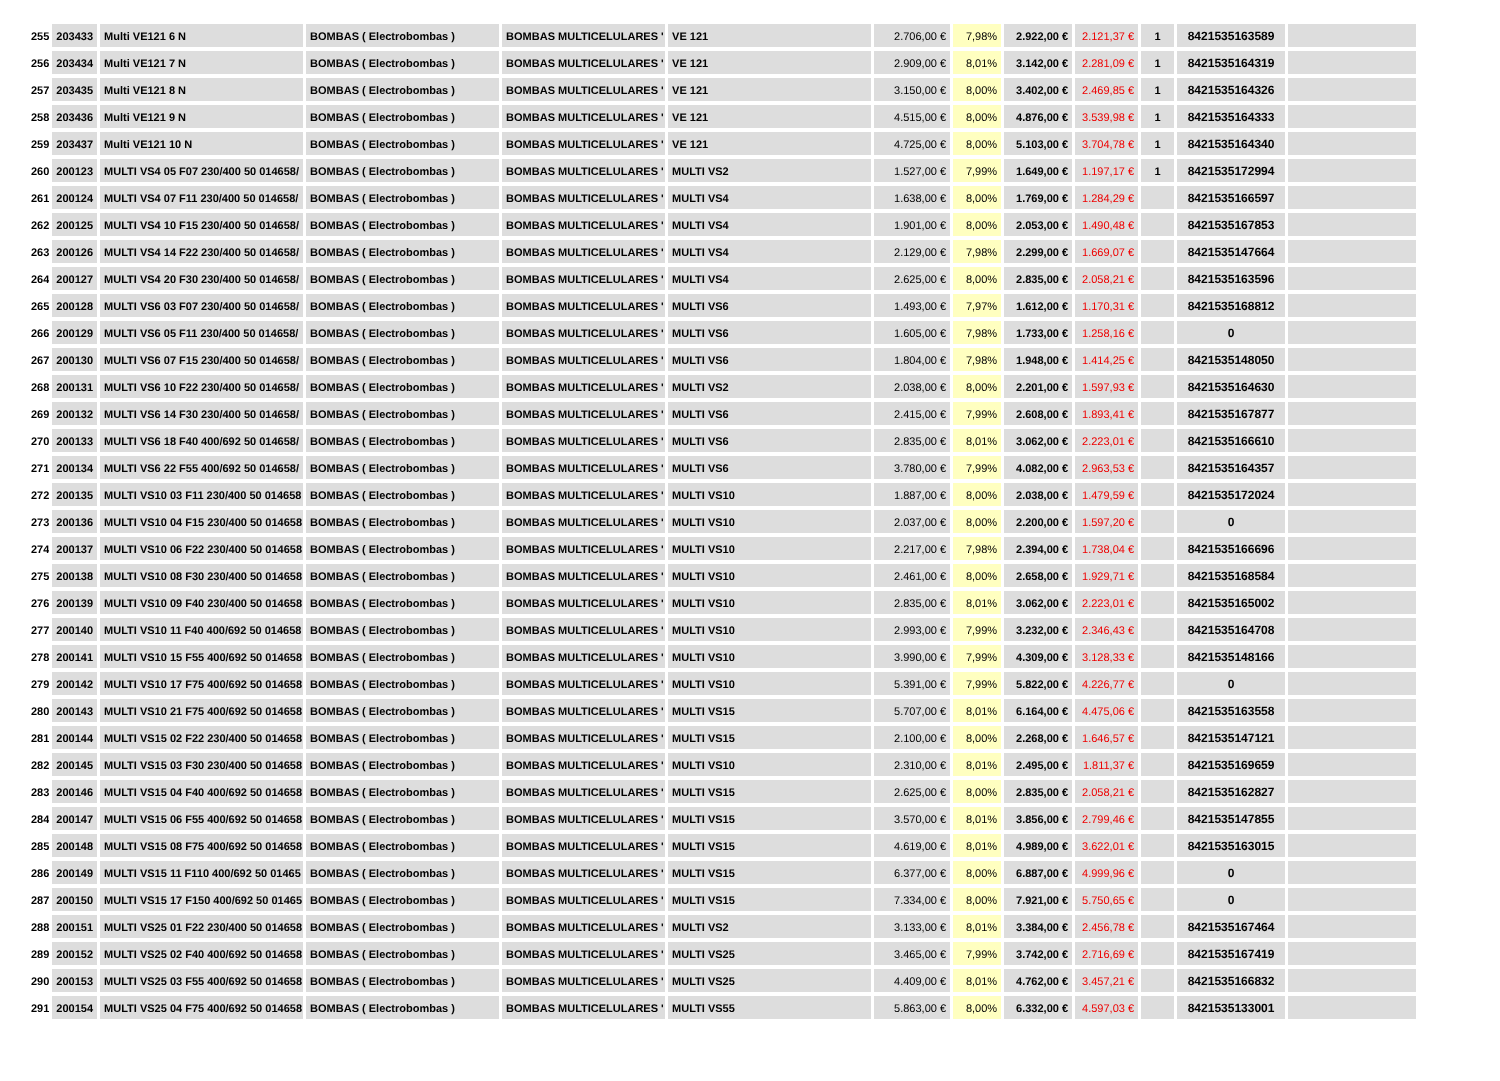| 255 | 203433 | Multi VE121 6 N | BOMBAS ( Electrobombas ) | BOMBAS MULTICELULARES ' | VE 121 | 2.706,00 € | 7,98% | 2.922,00 € | 2.121,37 € | 1 | 8421535163589 | |
| 256 | 203434 | Multi VE121 7 N | BOMBAS ( Electrobombas ) | BOMBAS MULTICELULARES ' | VE 121 | 2.909,00 € | 8,01% | 3.142,00 € | 2.281,09 € | 1 | 8421535164319 | |
| 257 | 203435 | Multi VE121 8 N | BOMBAS ( Electrobombas ) | BOMBAS MULTICELULARES ' | VE 121 | 3.150,00 € | 8,00% | 3.402,00 € | 2.469,85 € | 1 | 8421535164326 | |
| 258 | 203436 | Multi VE121 9 N | BOMBAS ( Electrobombas ) | BOMBAS MULTICELULARES ' | VE 121 | 4.515,00 € | 8,00% | 4.876,00 € | 3.539,98 € | 1 | 8421535164333 | |
| 259 | 203437 | Multi VE121 10 N | BOMBAS ( Electrobombas ) | BOMBAS MULTICELULARES ' | VE 121 | 4.725,00 € | 8,00% | 5.103,00 € | 3.704,78 € | 1 | 8421535164340 | |
| 260 | 200123 | MULTI VS4 05 F07 230/400 50 014658/ | BOMBAS ( Electrobombas ) | BOMBAS MULTICELULARES ' | MULTI VS2 | 1.527,00 € | 7,99% | 1.649,00 € | 1.197,17 € | 1 | 8421535172994 | |
| 261 | 200124 | MULTI VS4 07 F11 230/400 50 014658/ | BOMBAS ( Electrobombas ) | BOMBAS MULTICELULARES ' | MULTI VS4 | 1.638,00 € | 8,00% | 1.769,00 € | 1.284,29 € | | 8421535166597 | |
| 262 | 200125 | MULTI VS4 10 F15 230/400 50 014658/ | BOMBAS ( Electrobombas ) | BOMBAS MULTICELULARES ' | MULTI VS4 | 1.901,00 € | 8,00% | 2.053,00 € | 1.490,48 € | | 8421535167853 | |
| 263 | 200126 | MULTI VS4 14 F22 230/400 50 014658/ | BOMBAS ( Electrobombas ) | BOMBAS MULTICELULARES ' | MULTI VS4 | 2.129,00 € | 7,98% | 2.299,00 € | 1.669,07 € | | 8421535147664 | |
| 264 | 200127 | MULTI VS4 20 F30 230/400 50 014658/ | BOMBAS ( Electrobombas ) | BOMBAS MULTICELULARES ' | MULTI VS4 | 2.625,00 € | 8,00% | 2.835,00 € | 2.058,21 € | | 8421535163596 | |
| 265 | 200128 | MULTI VS6 03 F07 230/400 50 014658/ | BOMBAS ( Electrobombas ) | BOMBAS MULTICELULARES ' | MULTI VS6 | 1.493,00 € | 7,97% | 1.612,00 € | 1.170,31 € | | 8421535168812 | |
| 266 | 200129 | MULTI VS6 05 F11 230/400 50 014658/ | BOMBAS ( Electrobombas ) | BOMBAS MULTICELULARES ' | MULTI VS6 | 1.605,00 € | 7,98% | 1.733,00 € | 1.258,16 € | | 0 | |
| 267 | 200130 | MULTI VS6 07 F15 230/400 50 014658/ | BOMBAS ( Electrobombas ) | BOMBAS MULTICELULARES ' | MULTI VS6 | 1.804,00 € | 7,98% | 1.948,00 € | 1.414,25 € | | 8421535148050 | |
| 268 | 200131 | MULTI VS6 10 F22 230/400 50 014658/ | BOMBAS ( Electrobombas ) | BOMBAS MULTICELULARES ' | MULTI VS2 | 2.038,00 € | 8,00% | 2.201,00 € | 1.597,93 € | | 8421535164630 | |
| 269 | 200132 | MULTI VS6 14 F30 230/400 50 014658/ | BOMBAS ( Electrobombas ) | BOMBAS MULTICELULARES ' | MULTI VS6 | 2.415,00 € | 7,99% | 2.608,00 € | 1.893,41 € | | 8421535167877 | |
| 270 | 200133 | MULTI VS6 18 F40 400/692 50 014658/ | BOMBAS ( Electrobombas ) | BOMBAS MULTICELULARES ' | MULTI VS6 | 2.835,00 € | 8,01% | 3.062,00 € | 2.223,01 € | | 8421535166610 | |
| 271 | 200134 | MULTI VS6 22 F55 400/692 50 014658/ | BOMBAS ( Electrobombas ) | BOMBAS MULTICELULARES ' | MULTI VS6 | 3.780,00 € | 7,99% | 4.082,00 € | 2.963,53 € | | 8421535164357 | |
| 272 | 200135 | MULTI VS10 03 F11 230/400 50 014658 | BOMBAS ( Electrobombas ) | BOMBAS MULTICELULARES ' | MULTI VS10 | 1.887,00 € | 8,00% | 2.038,00 € | 1.479,59 € | | 8421535172024 | |
| 273 | 200136 | MULTI VS10 04 F15 230/400 50 014658 | BOMBAS ( Electrobombas ) | BOMBAS MULTICELULARES ' | MULTI VS10 | 2.037,00 € | 8,00% | 2.200,00 € | 1.597,20 € | | 0 | |
| 274 | 200137 | MULTI VS10 06 F22 230/400 50 014658 | BOMBAS ( Electrobombas ) | BOMBAS MULTICELULARES ' | MULTI VS10 | 2.217,00 € | 7,98% | 2.394,00 € | 1.738,04 € | | 8421535166696 | |
| 275 | 200138 | MULTI VS10 08 F30 230/400 50 014658 | BOMBAS ( Electrobombas ) | BOMBAS MULTICELULARES ' | MULTI VS10 | 2.461,00 € | 8,00% | 2.658,00 € | 1.929,71 € | | 8421535168584 | |
| 276 | 200139 | MULTI VS10 09 F40 230/400 50 014658 | BOMBAS ( Electrobombas ) | BOMBAS MULTICELULARES ' | MULTI VS10 | 2.835,00 € | 8,01% | 3.062,00 € | 2.223,01 € | | 8421535165002 | |
| 277 | 200140 | MULTI VS10 11 F40 400/692 50 014658 | BOMBAS ( Electrobombas ) | BOMBAS MULTICELULARES ' | MULTI VS10 | 2.993,00 € | 7,99% | 3.232,00 € | 2.346,43 € | | 8421535164708 | |
| 278 | 200141 | MULTI VS10 15 F55 400/692 50 014658 | BOMBAS ( Electrobombas ) | BOMBAS MULTICELULARES ' | MULTI VS10 | 3.990,00 € | 7,99% | 4.309,00 € | 3.128,33 € | | 8421535148166 | |
| 279 | 200142 | MULTI VS10 17 F75 400/692 50 014658 | BOMBAS ( Electrobombas ) | BOMBAS MULTICELULARES ' | MULTI VS10 | 5.391,00 € | 7,99% | 5.822,00 € | 4.226,77 € | | 0 | |
| 280 | 200143 | MULTI VS10 21 F75 400/692 50 014658 | BOMBAS ( Electrobombas ) | BOMBAS MULTICELULARES ' | MULTI VS15 | 5.707,00 € | 8,01% | 6.164,00 € | 4.475,06 € | | 8421535163558 | |
| 281 | 200144 | MULTI VS15 02 F22 230/400 50 014658 | BOMBAS ( Electrobombas ) | BOMBAS MULTICELULARES ' | MULTI VS15 | 2.100,00 € | 8,00% | 2.268,00 € | 1.646,57 € | | 8421535147121 | |
| 282 | 200145 | MULTI VS15 03 F30 230/400 50 014658 | BOMBAS ( Electrobombas ) | BOMBAS MULTICELULARES ' | MULTI VS10 | 2.310,00 € | 8,01% | 2.495,00 € | 1.811,37 € | | 8421535169659 | |
| 283 | 200146 | MULTI VS15 04 F40 400/692 50 014658 | BOMBAS ( Electrobombas ) | BOMBAS MULTICELULARES ' | MULTI VS15 | 2.625,00 € | 8,00% | 2.835,00 € | 2.058,21 € | | 8421535162827 | |
| 284 | 200147 | MULTI VS15 06 F55 400/692 50 014658 | BOMBAS ( Electrobombas ) | BOMBAS MULTICELULARES ' | MULTI VS15 | 3.570,00 € | 8,01% | 3.856,00 € | 2.799,46 € | | 8421535147855 | |
| 285 | 200148 | MULTI VS15 08 F75 400/692 50 014658 | BOMBAS ( Electrobombas ) | BOMBAS MULTICELULARES ' | MULTI VS15 | 4.619,00 € | 8,01% | 4.989,00 € | 3.622,01 € | | 8421535163015 | |
| 286 | 200149 | MULTI VS15 11 F110 400/692 50 01465 | BOMBAS ( Electrobombas ) | BOMBAS MULTICELULARES ' | MULTI VS15 | 6.377,00 € | 8,00% | 6.887,00 € | 4.999,96 € | | 0 | |
| 287 | 200150 | MULTI VS15 17 F150 400/692 50 01465 | BOMBAS ( Electrobombas ) | BOMBAS MULTICELULARES ' | MULTI VS15 | 7.334,00 € | 8,00% | 7.921,00 € | 5.750,65 € | | 0 | |
| 288 | 200151 | MULTI VS25 01 F22 230/400 50 014658 | BOMBAS ( Electrobombas ) | BOMBAS MULTICELULARES ' | MULTI VS2 | 3.133,00 € | 8,01% | 3.384,00 € | 2.456,78 € | | 8421535167464 | |
| 289 | 200152 | MULTI VS25 02 F40 400/692 50 014658 | BOMBAS ( Electrobombas ) | BOMBAS MULTICELULARES ' | MULTI VS25 | 3.465,00 € | 7,99% | 3.742,00 € | 2.716,69 € | | 8421535167419 | |
| 290 | 200153 | MULTI VS25 03 F55 400/692 50 014658 | BOMBAS ( Electrobombas ) | BOMBAS MULTICELULARES ' | MULTI VS25 | 4.409,00 € | 8,01% | 4.762,00 € | 3.457,21 € | | 8421535166832 | |
| 291 | 200154 | MULTI VS25 04 F75 400/692 50 014658 | BOMBAS ( Electrobombas ) | BOMBAS MULTICELULARES ' | MULTI VS55 | 5.863,00 € | 8,00% | 6.332,00 € | 4.597,03 € | | 8421535133001 | |